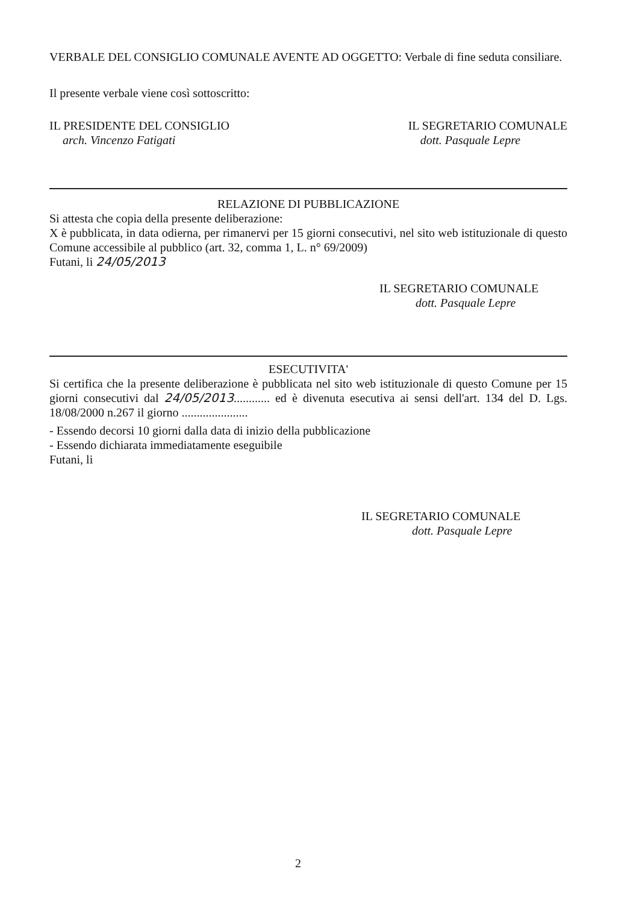VERBALE DEL CONSIGLIO COMUNALE AVENTE AD OGGETTO: Verbale di fine seduta consiliare.
Il presente verbale viene così sottoscritto:
IL PRESIDENTE DEL CONSIGLIO
arch. Vincenzo Fatigati
IL SEGRETARIO COMUNALE
dott. Pasquale Lepre
RELAZIONE DI PUBBLICAZIONE
Si attesta che copia della presente deliberazione:
X è pubblicata, in data odierna, per rimanervi per 15 giorni consecutivi, nel sito web istituzionale di questo Comune accessibile al pubblico (art. 32, comma 1, L. n° 69/2009)
Futani, li 24/05/2013
IL SEGRETARIO COMUNALE
dott. Pasquale Lepre
ESECUTIVITA'
Si certifica che la presente deliberazione è pubblicata nel sito web istituzionale di questo Comune per 15 giorni consecutivi dal 24/05/2013............ ed è divenuta esecutiva ai sensi dell'art. 134 del D. Lgs. 18/08/2000 n.267 il giorno ......................
- Essendo decorsi 10 giorni dalla data di inizio della pubblicazione
- Essendo dichiarata immediatamente eseguibile
Futani, li
IL SEGRETARIO COMUNALE
dott. Pasquale Lepre
2